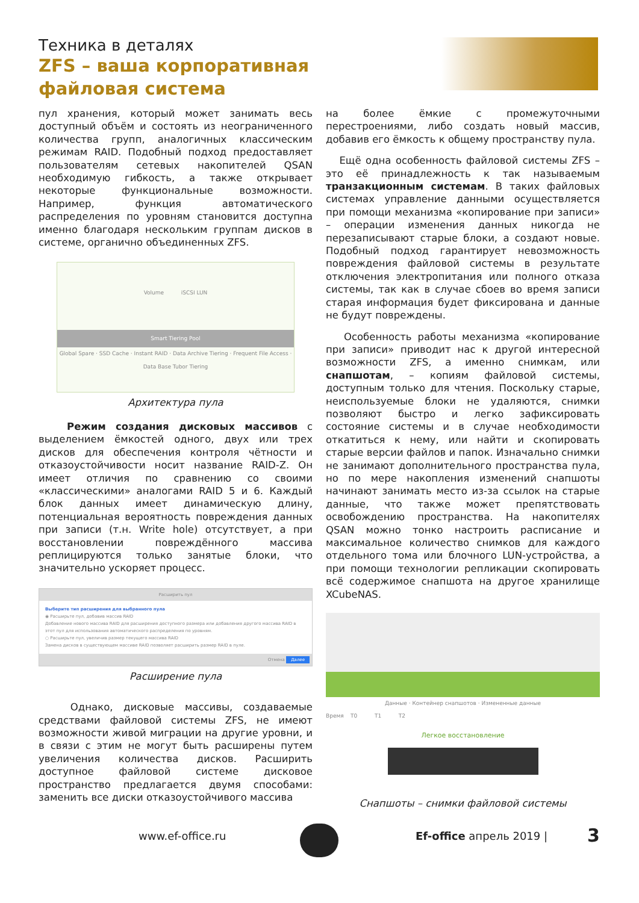Техника в деталях
ZFS – ваша корпоративная файловая система
пул хранения, который может занимать весь доступный объём и состоять из неограниченного количества групп, аналогичных классическим режимам RAID. Подобный подход предоставляет пользователям сетевых накопителей QSAN необходимую гибкость, а также открывает некоторые функциональные возможности. Например, функция автоматического распределения по уровням становится доступна именно благодаря нескольким группам дисков в системе, органично объединенных ZFS.
Volume iSCSI LUN
Smart Tiering Pool
Global Spare · SSD Cache · Instant RAID · Data Archive Tiering · Frequent File Access · Data Base Tubor Tiering
Архитектура пула
Режим создания дисковых массивов с выделением ёмкостей одного, двух или трех дисков для обеспечения контроля чётности и отказоустойчивости носит название RAID-Z. Он имеет отличия по сравнению со своими «классическими» аналогами RAID 5 и 6. Каждый блок данных имеет динамическую длину, потенциальная вероятность повреждения данных при записи (т.н. Write hole) отсутствует, а при восстановлении повреждённого массива реплицируются только занятые блоки, что значительно ускоряет процесс.
Расширить пул
Выберите тип расширения для выбранного пула
◉ Расширьте пул, добавив массив RAID
Добавление нового массива RAID для расширения доступного размера или добавления другого массива RAID в этот пул для использования автоматического распределения по уровням.
○ Расширьте пул, увеличив размер текущего массива RAID
Замена дисков в существующем массиве RAID позволяет расширить размер RAID в пуле.
Отмена Далее
Расширение пула
Однако, дисковые массивы, создаваемые средствами файловой системы ZFS, не имеют возможности живой миграции на другие уровни, и в связи с этим не могут быть расширены путем увеличения количества дисков. Расширить доступное файловой системе дисковое пространство предлагается двумя способами: заменить все диски отказоустойчивого массива
на более ёмкие с промежуточными перестроениями, либо создать новый массив, добавив его ёмкость к общему пространству пула.
Ещё одна особенность файловой системы ZFS – это её принадлежность к так называемым транзакционным системам. В таких файловых системах управление данными осуществляется при помощи механизма «копирование при записи» – операции изменения данных никогда не перезаписывают старые блоки, а создают новые. Подобный подход гарантирует невозможность повреждения файловой системы в результате отключения электропитания или полного отказа системы, так как в случае сбоев во время записи старая информация будет фиксирована и данные не будут повреждены.
Особенность работы механизма «копирование при записи» приводит нас к другой интересной возможности ZFS, а именно снимкам, или снапшотам, – копиям файловой системы, доступным только для чтения. Поскольку старые, неиспользуемые блоки не удаляются, снимки позволяют быстро и легко зафиксировать состояние системы и в случае необходимости откатиться к нему, или найти и скопировать старые версии файлов и папок. Изначально снимки не занимают дополнительного пространства пула, но по мере накопления изменений снапшоты начинают занимать место из-за ссылок на старые данные, что также может препятствовать освобождению пространства. На накопителях QSAN можно тонко настроить расписание и максимальное количество снимков для каждого отдельного тома или блочного LUN-устройства, а при помощи технологии репликации скопировать всё содержимое снапшота на другое хранилище XCubeNAS.
Данные · Контейнер снапшотов · Измененные данные
Время T0 T1 T2
Легкое восстановление
Снапшоты – снимки файловой системы
www.ef-office.ru Ef-office апрель 2019 | 3